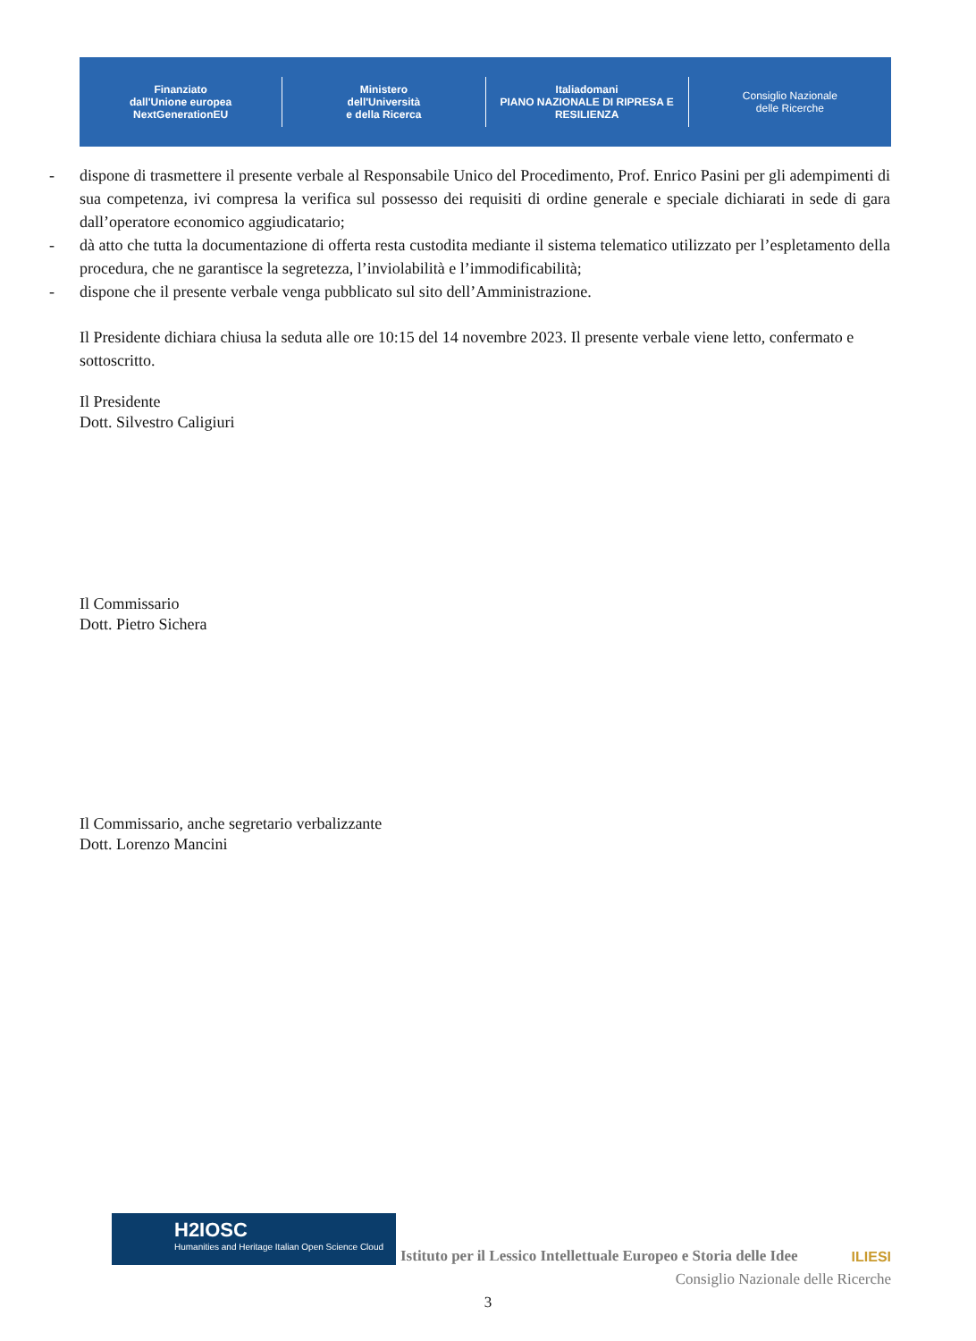Finanziato
dall'Unione europea
NextGenerationEU
Ministero
dell'Università
e della Ricerca
Italiadomani
PIANO NAZIONALE DI RIPRESA E RESILIENZA
Consiglio Nazionale
delle Ricerche
- dispone di trasmettere il presente verbale al Responsabile Unico del Procedimento, Prof. Enrico Pasini per gli adempimenti di sua competenza, ivi compresa la verifica sul possesso dei requisiti di ordine generale e speciale dichiarati in sede di gara dall’operatore economico aggiudicatario;
- dà atto che tutta la documentazione di offerta resta custodita mediante il sistema telematico utilizzato per l’espletamento della procedura, che ne garantisce la segretezza, l’inviolabilità e l’immodificabilità;
- dispone che il presente verbale venga pubblicato sul sito dell’Amministrazione.
Il Presidente dichiara chiusa la seduta alle ore 10:15 del 14 novembre 2023. Il presente verbale viene letto, confermato e sottoscritto.
Il Presidente
Dott. Silvestro Caligiuri
Il Commissario
Dott. Pietro Sichera
Il Commissario, anche segretario verbalizzante
Dott. Lorenzo Mancini
H2IOSC
Humanities and Heritage Italian Open Science Cloud
Istituto per il Lessico Intellettuale Europeo e Storia delle Idee
ILIESI
Consiglio Nazionale delle Ricerche
3